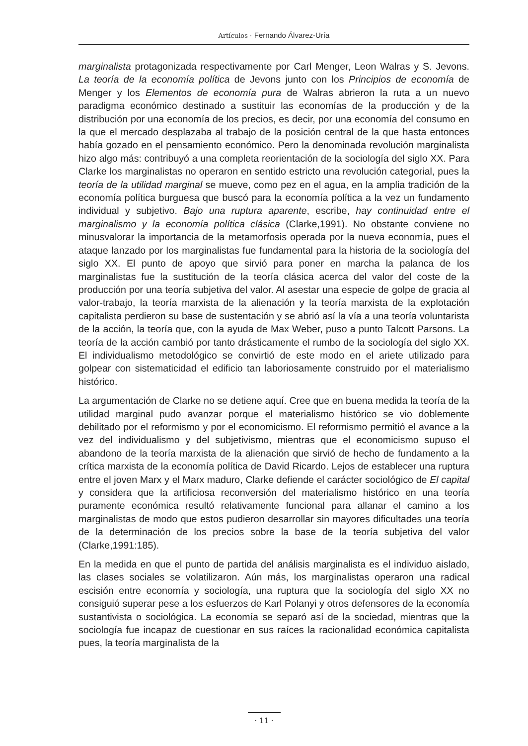Artículos · Fernando Álvarez-Uría
marginalista protagonizada respectivamente por Carl Menger, Leon Walras y S. Jevons. La teoría de la economía política de Jevons junto con los Principios de economía de Menger y los Elementos de economía pura de Walras abrieron la ruta a un nuevo paradigma económico destinado a sustituir las economías de la producción y de la distribución por una economía de los precios, es decir, por una economía del consumo en la que el mercado desplazaba al trabajo de la posición central de la que hasta entonces había gozado en el pensamiento económico. Pero la denominada revolución marginalista hizo algo más: contribuyó a una completa reorientación de la sociología del siglo XX. Para Clarke los marginalistas no operaron en sentido estricto una revolución categorial, pues la teoría de la utilidad marginal se mueve, como pez en el agua, en la amplia tradición de la economía política burguesa que buscó para la economía política a la vez un fundamento individual y subjetivo. Bajo una ruptura aparente, escribe, hay continuidad entre el marginalismo y la economía política clásica (Clarke,1991). No obstante conviene no minusvalorar la importancia de la metamorfosis operada por la nueva economía, pues el ataque lanzado por los marginalistas fue fundamental para la historia de la sociología del siglo XX. El punto de apoyo que sirvió para poner en marcha la palanca de los marginalistas fue la sustitución de la teoría clásica acerca del valor del coste de la producción por una teoría subjetiva del valor. Al asestar una especie de golpe de gracia al valor-trabajo, la teoría marxista de la alienación y la teoría marxista de la explotación capitalista perdieron su base de sustentación y se abrió así la vía a una teoría voluntarista de la acción, la teoría que, con la ayuda de Max Weber, puso a punto Talcott Parsons. La teoría de la acción cambió por tanto drásticamente el rumbo de la sociología del siglo XX. El individualismo metodológico se convirtió de este modo en el ariete utilizado para golpear con sistematicidad el edificio tan laboriosamente construido por el materialismo histórico.
La argumentación de Clarke no se detiene aquí. Cree que en buena medida la teoría de la utilidad marginal pudo avanzar porque el materialismo histórico se vio doblemente debilitado por el reformismo y por el economicismo. El reformismo permitió el avance a la vez del individualismo y del subjetivismo, mientras que el economicismo supuso el abandono de la teoría marxista de la alienación que sirvió de hecho de fundamento a la crítica marxista de la economía política de David Ricardo. Lejos de establecer una ruptura entre el joven Marx y el Marx maduro, Clarke defiende el carácter sociológico de El capital y considera que la artificiosa reconversión del materialismo histórico en una teoría puramente económica resultó relativamente funcional para allanar el camino a los marginalistas de modo que estos pudieron desarrollar sin mayores dificultades una teoría de la determinación de los precios sobre la base de la teoría subjetiva del valor (Clarke,1991:185).
En la medida en que el punto de partida del análisis marginalista es el individuo aislado, las clases sociales se volatilizaron. Aún más, los marginalistas operaron una radical escisión entre economía y sociología, una ruptura que la sociología del siglo XX no consiguió superar pese a los esfuerzos de Karl Polanyi y otros defensores de la economía sustantivista o sociológica. La economía se separó así de la sociedad, mientras que la sociología fue incapaz de cuestionar en sus raíces la racionalidad económica capitalista pues, la teoría marginalista de la
· 11 ·